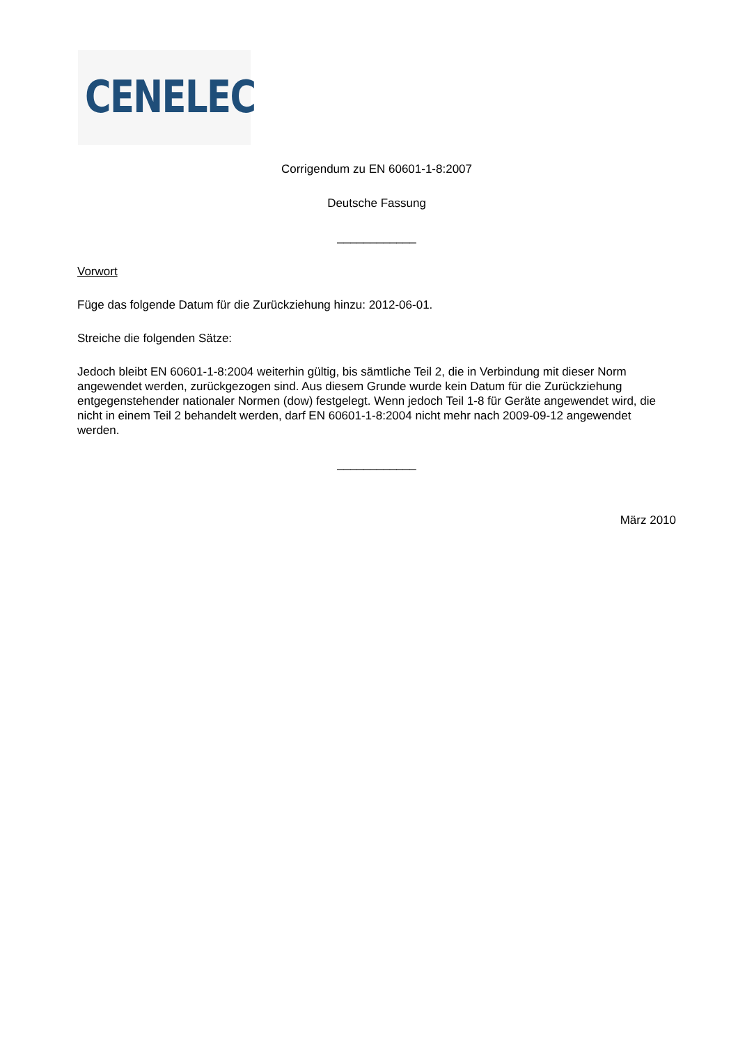CENELEC
Corrigendum zu EN 60601-1-8:2007
Deutsche Fassung
____________
Vorwort
Füge das folgende Datum für die Zurückziehung hinzu: 2012-06-01.
Streiche die folgenden Sätze:
Jedoch bleibt EN 60601-1-8:2004 weiterhin gültig, bis sämtliche Teil 2, die in Verbindung mit dieser Norm angewendet werden, zurückgezogen sind. Aus diesem Grunde wurde kein Datum für die Zurückziehung entgegenstehender nationaler Normen (dow) festgelegt. Wenn jedoch Teil 1-8 für Geräte angewendet wird, die nicht in einem Teil 2 behandelt werden, darf EN 60601-1-8:2004 nicht mehr nach 2009-09-12 angewendet werden.
____________
März 2010